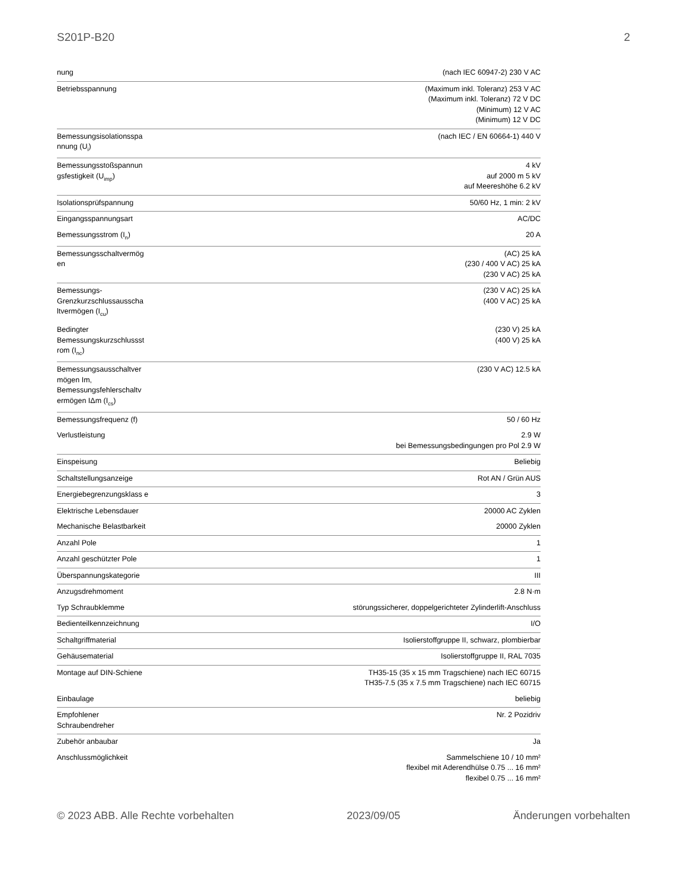S201P-B20 2
| nung | (nach IEC 60947-2) 230 V AC |
| Betriebsspannung | (Maximum inkl. Toleranz) 253 V AC (Maximum inkl. Toleranz) 72 V DC (Minimum) 12 V AC (Minimum) 12 V DC |
| Bemessungsisolationsspa nnung (U<sub>i</sub>) | (nach IEC / EN 60664-1) 440 V |
| Bemessungsstoßspannun gsfestigkeit (U<sub>imp</sub>) | 4 kV auf 2000 m 5 kV auf Meereshöhe 6.2 kV |
| Isolationsprüfspannung | 50/60 Hz, 1 min: 2 kV |
| Eingangsspannungsart | AC/DC |
| Bemessungsstrom (I<sub>n</sub>) | 20 A |
| Bemessungsschaltvermög en | (AC) 25 kA (230 / 400 V AC) 25 kA (230 V AC) 25 kA |
| Bemessungs- Grenzkurzschlussausscha ltvermögen (I<sub>cu</sub>) | (230 V AC) 25 kA (400 V AC) 25 kA |
| Bedingter Bemessungskurzschlussst rom (I<sub>nc</sub>) | (230 V) 25 kA (400 V) 25 kA |
| Bemessungsausschaltver mögen Im, Bemessungsfehlerschaltv ermögen IΔm (I<sub>cs</sub>) | (230 V AC) 12.5 kA |
| Bemessungsfrequenz (f) | 50 / 60 Hz |
| Verlustleistung | 2.9 W bei Bemessungsbedingungen pro Pol 2.9 W |
| Einspeisung | Beliebig |
| Schaltstellungsanzeige | Rot AN / Grün AUS |
| Energiebegrenzungsklass e | 3 |
| Elektrische Lebensdauer | 20000 AC Zyklen |
| Mechanische Belastbarkeit | 20000 Zyklen |
| Anzahl Pole | 1 |
| Anzahl geschützter Pole | 1 |
| Überspannungskategorie | III |
| Anzugsdrehmoment | 2.8 N·m |
| Typ Schraubklemme | störungssicherer, doppelgerichteter Zylinderlift-Anschluss |
| Bedienteilkennzeichnung | I/O |
| Schaltgriffmaterial | Isolierstoffgruppe II, schwarz, plombierbar |
| Gehäusematerial | Isolierstoffgruppe II, RAL 7035 |
| Montage auf DIN-Schiene | TH35-15 (35 x 15 mm Tragschiene) nach IEC 60715 TH35-7.5 (35 x 7.5 mm Tragschiene) nach IEC 60715 |
| Einbaulage | beliebig |
| Empfohlener Schraubendreher | Nr. 2 Pozidriv |
| Zubehör anbaubar | Ja |
| Anschlussmöglichkeit | Sammelschiene 10 / 10 mm² flexibel mit Aderendhülse 0.75 ... 16 mm² flexibel 0.75 ... 16 mm² |
© 2023 ABB. Alle Rechte vorbehalten 2023/09/05 Änderungen vorbehalten